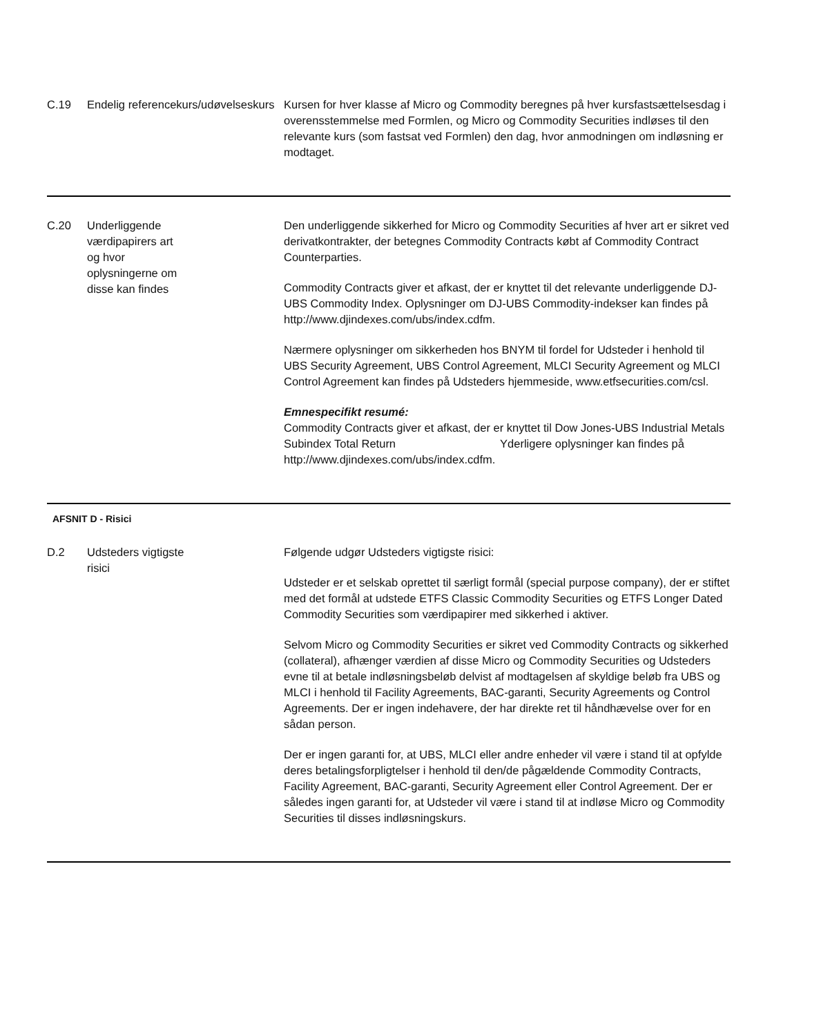| C.19 | Endelig referencekurs/udøvelseskurs | Kursen for hver klasse af Micro og Commodity beregnes på hver kursfastsættelsesdag i overensstemmelse med Formlen, og Micro og Commodity Securities indløses til den relevante kurs (som fastsat ved Formlen) den dag, hvor anmodningen om indløsning er modtaget. |
| C.20 | Underliggende værdipapirers art og hvor oplysningerne om disse kan findes | Den underliggende sikkerhed for Micro og Commodity Securities af hver art er sikret ved derivatkontrakter, der betegnes Commodity Contracts købt af Commodity Contract Counterparties. Commodity Contracts giver et afkast, der er knyttet til det relevante underliggende DJ-UBS Commodity Index. Oplysninger om DJ-UBS Commodity-indekser kan findes på http://www.djindexes.com/ubs/index.cdfm. Nærmere oplysninger om sikkerheden hos BNYM til fordel for Udsteder i henhold til UBS Security Agreement, UBS Control Agreement, MLCI Security Agreement og MLCI Control Agreement kan findes på Udsteders hjemmeside, www.etfsecurities.com/csl. Emnespecifikt resumé: Commodity Contracts giver et afkast, der er knyttet til Dow Jones-UBS Industrial Metals Subindex Total Return Yderligere oplysninger kan findes på http://www.djindexes.com/ubs/index.cdfm. |
| AFSNIT D - Risici | | |
| D.2 | Udsteders vigtigste risici | Følgende udgør Udsteders vigtigste risici: Udsteder er et selskab oprettet til særligt formål (special purpose company), der er stiftet med det formål at udstede ETFS Classic Commodity Securities og ETFS Longer Dated Commodity Securities som værdipapirer med sikkerhed i aktiver. Selvom Micro og Commodity Securities er sikret ved Commodity Contracts og sikkerhed (collateral), afhænger værdien af disse Micro og Commodity Securities og Udsteders evne til at betale indløsningsbeløb delvist af modtagelsen af skyldige beløb fra UBS og MLCI i henhold til Facility Agreements, BAC-garanti, Security Agreements og Control Agreements. Der er ingen indehavere, der har direkte ret til håndhævelse over for en sådan person. Der er ingen garanti for, at UBS, MLCI eller andre enheder vil være i stand til at opfylde deres betalingsforpligtelser i henhold til den/de pågældende Commodity Contracts, Facility Agreement, BAC-garanti, Security Agreement eller Control Agreement. Der er således ingen garanti for, at Udsteder vil være i stand til at indløse Micro og Commodity Securities til disses indløsningskurs. |